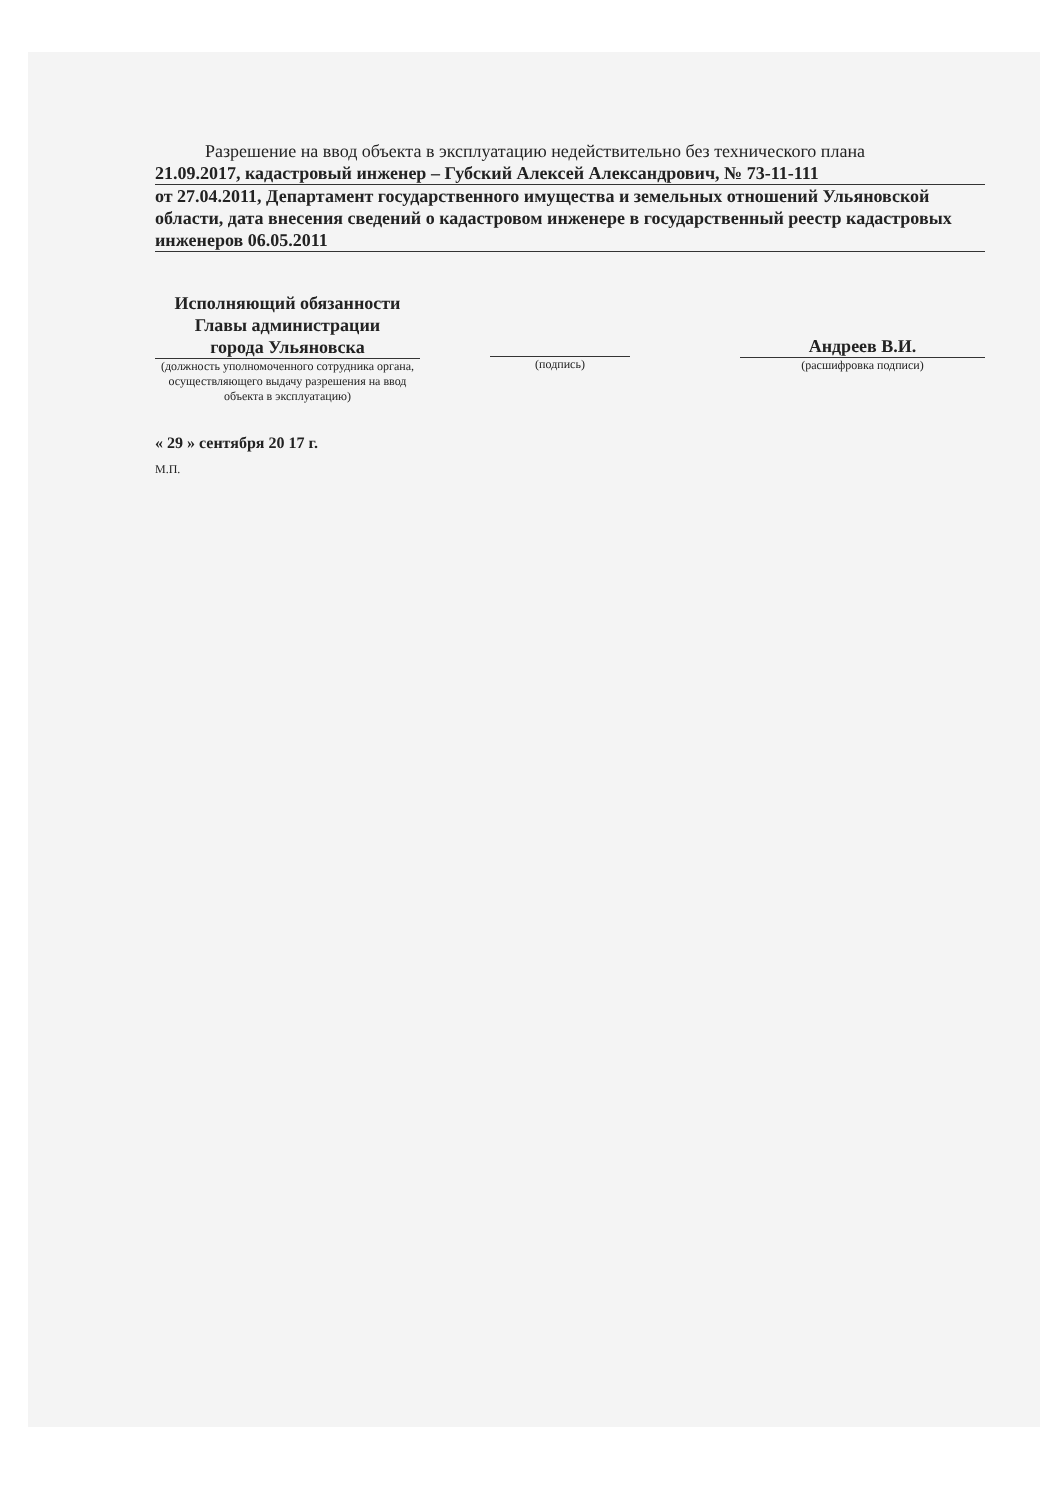Разрешение на ввод объекта в эксплуатацию недействительно без технического плана
21.09.2017, кадастровый инженер – Губский Алексей Александрович, № 73-11-111
от 27.04.2011, Департамент государственного имущества и земельных отношений Ульяновской области, дата внесения сведений о кадастровом инженере в государственный реестр кадастровых инженеров 06.05.2011
Исполняющий обязанности
Главы администрации
города Ульяновска
(должность уполномоченного сотрудника органа, осуществляющего выдачу разрешения на ввод объекта в эксплуатацию)
(подпись)
Андреев В.И.
(расшифровка подписи)
« 29 » сентября 20 17 г.
М.П.